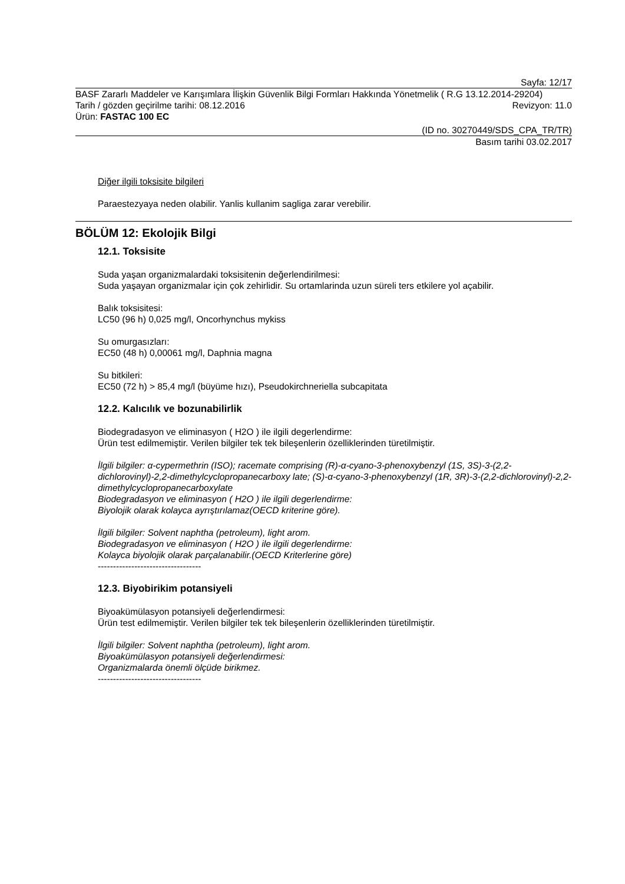Sayfa: 12/17
BASF Zararlı Maddeler ve Karışımlara İlişkin Güvenlik Bilgi Formları Hakkında Yönetmelik ( R.G 13.12.2014-29204)
Tarih / gözden geçirilme tarihi: 08.12.2016 Revizyon: 11.0
Ürün: FASTAC 100 EC
(ID no. 30270449/SDS_CPA_TR/TR)
Basım tarihi 03.02.2017
Diğer ilgili toksisite bilgileri
Paraestezyaya neden olabilir. Yanlis kullanim sagliga zarar verebilir.
BÖLÜM 12: Ekolojik Bilgi
12.1. Toksisite
Suda yaşan organizmalardaki toksisitenin değerlendirilmesi:
Suda yaşayan organizmalar için çok zehirlidir. Su ortamlarinda uzun süreli ters etkilere yol açabilir.
Balık toksisitesi:
LC50 (96 h) 0,025 mg/l, Oncorhynchus mykiss
Su omurgasızları:
EC50 (48 h) 0,00061 mg/l, Daphnia magna
Su bitkileri:
EC50 (72 h) > 85,4 mg/l (büyüme hızı), Pseudokirchneriella subcapitata
12.2. Kalıcılık ve bozunabilirlik
Biodegradasyon ve eliminasyon ( H2O ) ile ilgili degerlendirme:
Ürün test edilmemiştir. Verilen bilgiler tek tek bileşenlerin özelliklerinden türetilmiştir.
İlgili bilgiler: α-cypermethrin (ISO); racemate comprising (R)-α-cyano-3-phenoxybenzyl (1S, 3S)-3-(2,2-dichlorovinyl)-2,2-dimethylcyclopropanecarboxy late; (S)-α-cyano-3-phenoxybenzyl (1R, 3R)-3-(2,2-dichlorovinyl)-2,2-dimethylcyclopropanecarboxylate
Biodegradasyon ve eliminasyon ( H2O ) ile ilgili degerlendirme:
Biyolojik olarak kolayca ayrıştırılamaz(OECD kriterine göre).
İlgili bilgiler: Solvent naphtha (petroleum), light arom.
Biodegradasyon ve eliminasyon ( H2O ) ile ilgili degerlendirme:
Kolayca biyolojik olarak parçalanabilir.(OECD Kriterlerine göre)
----------------------------------
12.3. Biyobirikim potansiyeli
Biyoakümülasyon potansiyeli değerlendirmesi:
Ürün test edilmemiştir. Verilen bilgiler tek tek bileşenlerin özelliklerinden türetilmiştir.
İlgili bilgiler: Solvent naphtha (petroleum), light arom.
Biyoakümülasyon potansiyeli değerlendirmesi:
Organizmalarda önemli ölçüde birikmez.
----------------------------------